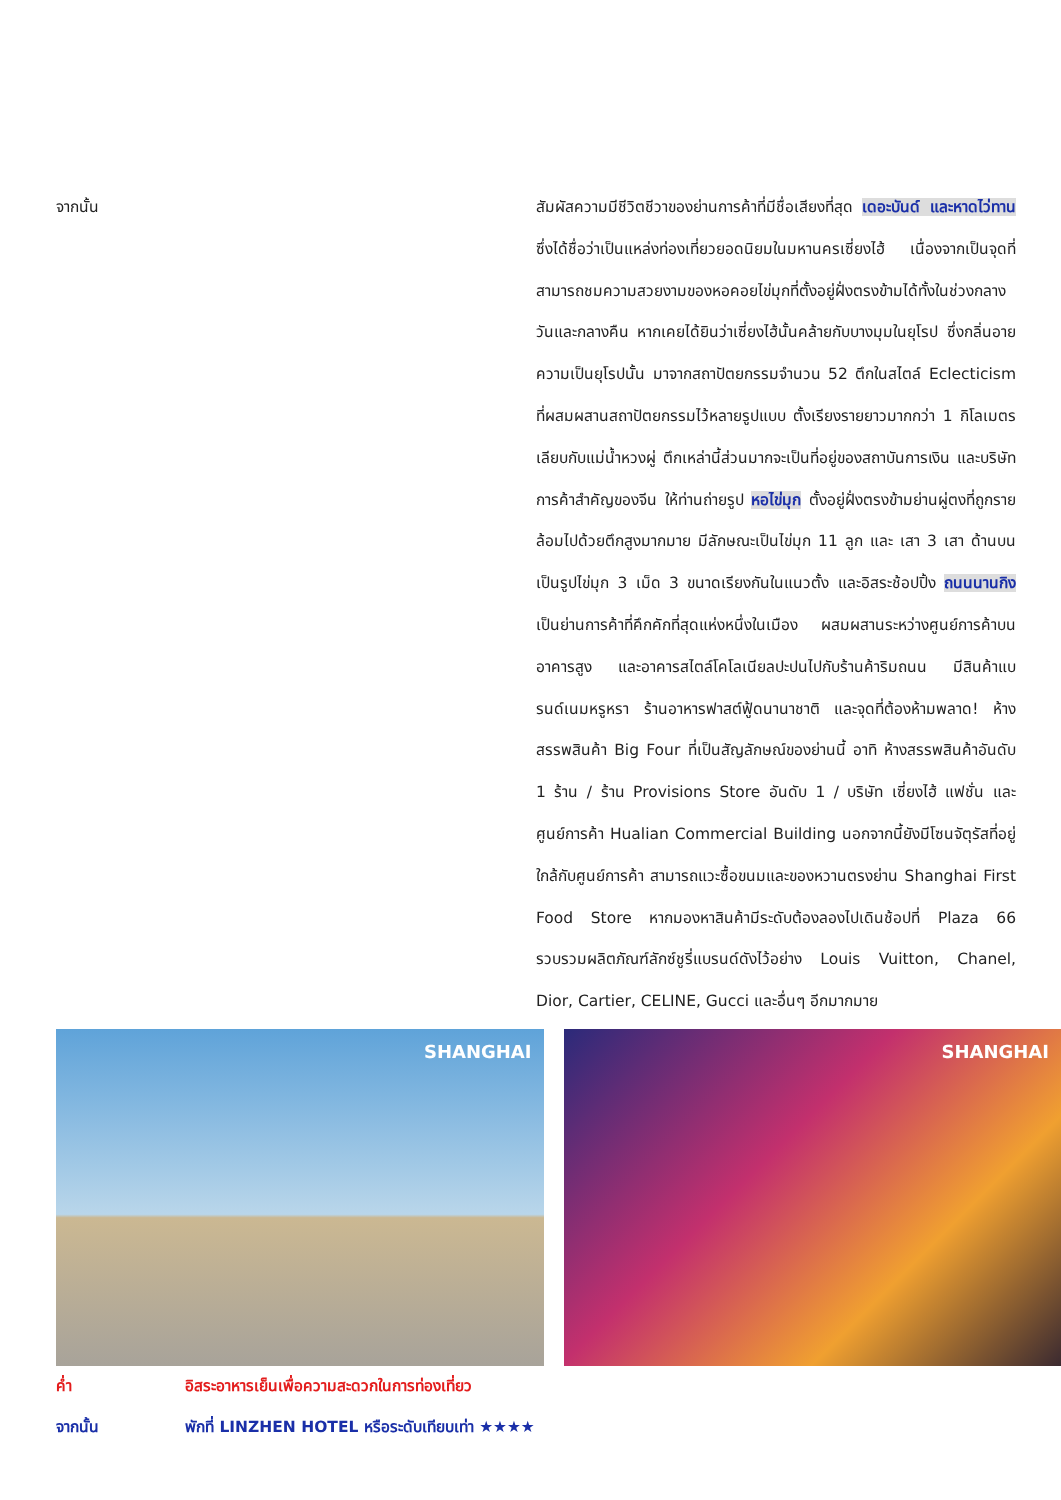จากนั้น สัมผัสความมีชีวิตชีวาของย่านการค้าที่มีชื่อเสียงที่สุด เดอะบันด์ และหาดไว่ทาน ซึ่งได้ชื่อว่าเป็นแหล่งท่องเที่ยวยอดนิยมในมหานครเซี่ยงไฮ้ เนื่องจากเป็นจุดที่สามารถชมความสวยงามของหอคอยไข่มุกที่ตั้งอยู่ฝั่งตรงข้ามได้ทั้งในช่วงกลางวันและกลางคืน หากเคยได้ยินว่าเซี่ยงไฮ้นั้นคล้ายกับบางมุมในยุโรป ซึ่งกลิ่นอายความเป็นยุโรปนั้น มาจากสถาปัตยกรรมจำนวน 52 ตึกในสไตล์ Eclecticism ที่ผสมผสานสถาปัตยกรรมไว้หลายรูปแบบ ตั้งเรียงรายยาวมากกว่า 1 กิโลเมตรเลียบกับแม่น้ำหวงผู่ ตึกเหล่านี้ส่วนมากจะเป็นที่อยู่ของสถาบันการเงิน และบริษัทการค้าสำคัญของจีน ให้ท่านถ่ายรูป หอไข่มุก ตั้งอยู่ฝั่งตรงข้ามย่านผู่ตงที่ถูกรายล้อมไปด้วยตึกสูงมากมาย มีลักษณะเป็นไข่มุก 11 ลูก และ เสา 3 เสา ด้านบนเป็นรูปไข่มุก 3 เม็ด 3 ขนาดเรียงกันในแนวตั้ง และอิสระช้อปปิ้ง ถนนนานกิง เป็นย่านการค้าที่คึกคักที่สุดแห่งหนึ่งในเมือง ผสมผสานระหว่างศูนย์การค้าบนอาคารสูง และอาคารสไตล์โคโลเนียลปะปนไปกับร้านค้าริมถนน มีสินค้าแบรนด์เนมหรูหรา ร้านอาหารฟาสต์ฟู้ดนานาชาติ และจุดที่ต้องห้ามพลาด! ห้างสรรพสินค้า Big Four ที่เป็นสัญลักษณ์ของย่านนี้ อาทิ ห้างสรรพสินค้าอันดับ 1 ร้าน / ร้าน Provisions Store อันดับ 1 / บริษัท เซี่ยงไฮ้ แฟชั่น และศูนย์การค้า Hualian Commercial Building นอกจากนี้ยังมีโซนจัตุรัสที่อยู่ใกล้กับศูนย์การค้า สามารถแวะซื้อขนมและของหวานตรงย่าน Shanghai First Food Store หากมองหาสินค้ามีระดับต้องลองไปเดินช้อปที่ Plaza 66 รวบรวมผลิตภัณฑ์ลักซ์ชูรี่แบรนด์ดังไว้อย่าง Louis Vuitton, Chanel, Dior, Cartier, CELINE, Gucci และอื่นๆ อีกมากมาย
SHANGHAI SHANGHAI
ค่ำ อิสระอาหารเย็นเพื่อความสะดวกในการท่องเที่ยว
จากนั้น พักที่ LINZHEN HOTEL หรือระดับเทียบเท่า ★★★★